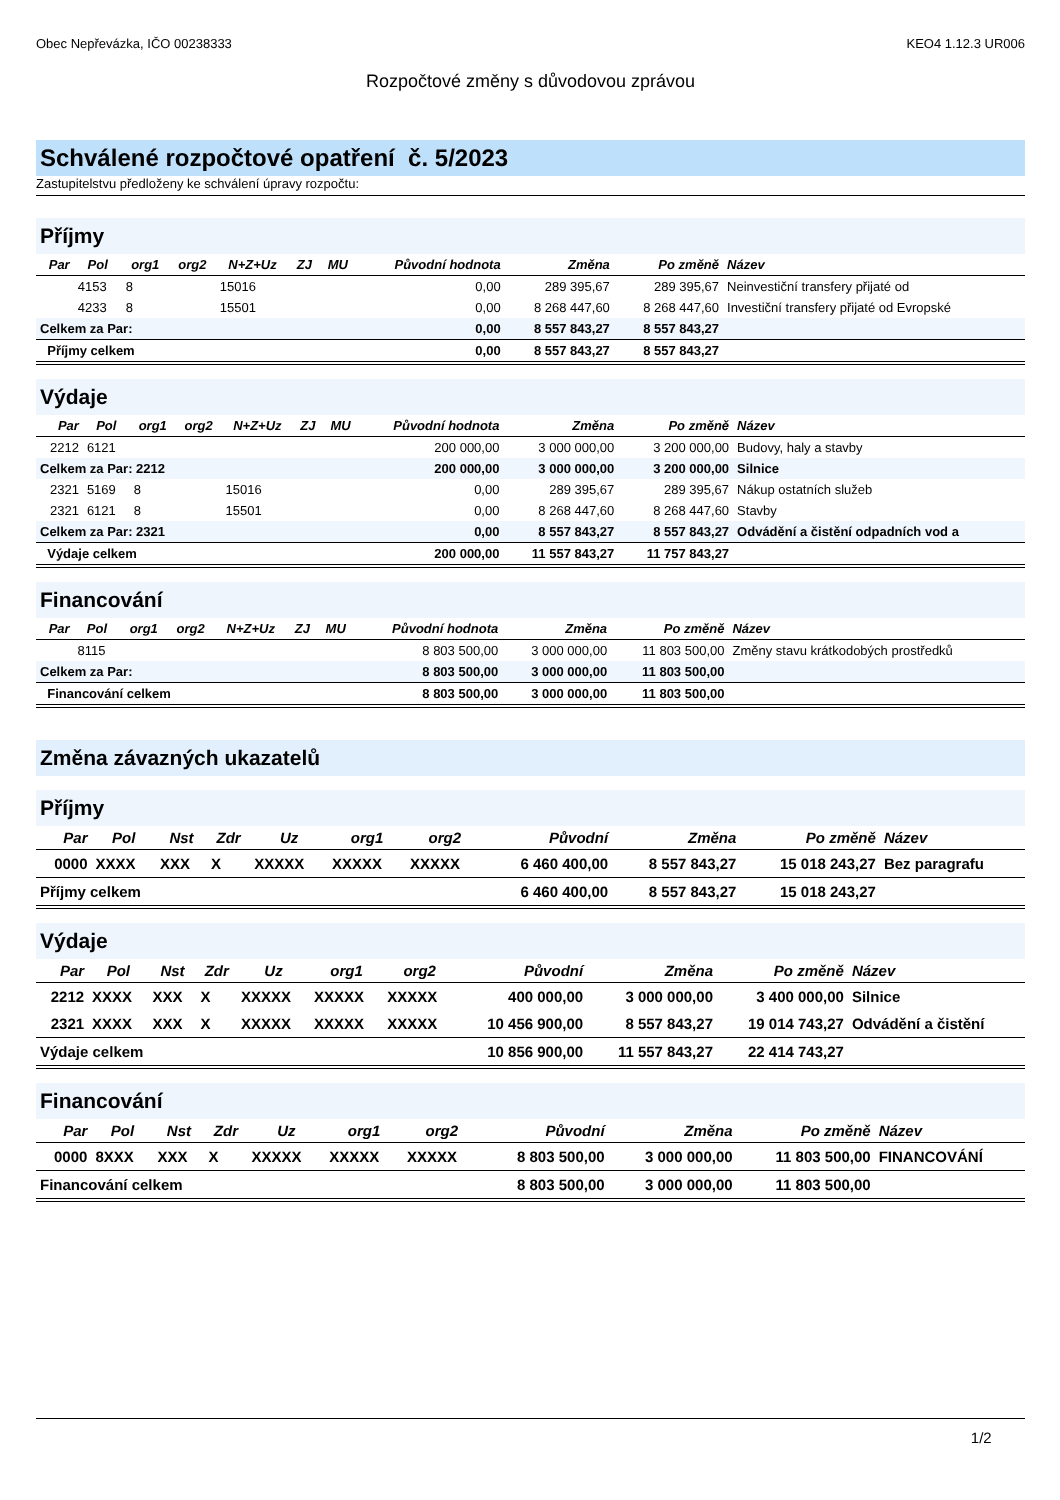Obec Nepřevázka, IČO 00238333 KEO4 1.12.3 UR006
Rozpočtové změny s důvodovou zprávou
Schválené rozpočtové opatření č. 5/2023
Zastupitelstvu předloženy ke schválení úpravy rozpočtu:
Příjmy
| Par | Pol | org1 | org2 | N+Z+Uz | ZJ | MU | Původní hodnota | Změna | Po změně | Název |
| --- | --- | --- | --- | --- | --- | --- | --- | --- | --- | --- |
| | 4153 | 8 | | 15016 | | | 0,00 | 289 395,67 | 289 395,67 | Neinvestiční transfery přijaté od |
| | 4233 | 8 | | 15501 | | | 0,00 | 8 268 447,60 | 8 268 447,60 | Investiční transfery přijaté od Evropské |
| Celkem za Par: | | | | | | | 0,00 | 8 557 843,27 | 8 557 843,27 | |
| Příjmy celkem | | | | | | | 0,00 | 8 557 843,27 | 8 557 843,27 | |
Výdaje
| Par | Pol | org1 | org2 | N+Z+Uz | ZJ | MU | Původní hodnota | Změna | Po změně | Název |
| --- | --- | --- | --- | --- | --- | --- | --- | --- | --- | --- |
| 2212 | 6121 | | | | | | 200 000,00 | 3 000 000,00 | 3 200 000,00 | Budovy, haly a stavby |
| Celkem za Par: 2212 | | | | | | | 200 000,00 | 3 000 000,00 | 3 200 000,00 | Silnice |
| 2321 | 5169 | 8 | | 15016 | | | 0,00 | 289 395,67 | 289 395,67 | Nákup ostatních služeb |
| 2321 | 6121 | 8 | | 15501 | | | 0,00 | 8 268 447,60 | 8 268 447,60 | Stavby |
| Celkem za Par: 2321 | | | | | | | 0,00 | 8 557 843,27 | 8 557 843,27 | Odvádění a čistění odpadních vod a |
| Výdaje celkem | | | | | | | 200 000,00 | 11 557 843,27 | 11 757 843,27 | |
Financování
| Par | Pol | org1 | org2 | N+Z+Uz | ZJ | MU | Původní hodnota | Změna | Po změně | Název |
| --- | --- | --- | --- | --- | --- | --- | --- | --- | --- | --- |
| | 8115 | | | | | | 8 803 500,00 | 3 000 000,00 | 11 803 500,00 | Změny stavu krátkodobých prostředků |
| Celkem za Par: | | | | | | | 8 803 500,00 | 3 000 000,00 | 11 803 500,00 | |
| Financování celkem | | | | | | | 8 803 500,00 | 3 000 000,00 | 11 803 500,00 | |
Změna závazných ukazatelů
Příjmy
| Par | Pol | Nst | Zdr | Uz | org1 | org2 | Původní | Změna | Po změně | Název |
| --- | --- | --- | --- | --- | --- | --- | --- | --- | --- | --- |
| 0000 | XXXX | XXX | X | XXXXX | XXXXX | XXXXX | 6 460 400,00 | 8 557 843,27 | 15 018 243,27 | Bez paragrafu |
| Příjmy celkem | | | | | | | 6 460 400,00 | 8 557 843,27 | 15 018 243,27 | |
Výdaje
| Par | Pol | Nst | Zdr | Uz | org1 | org2 | Původní | Změna | Po změně | Název |
| --- | --- | --- | --- | --- | --- | --- | --- | --- | --- | --- |
| 2212 | XXXX | XXX | X | XXXXX | XXXXX | XXXXX | 400 000,00 | 3 000 000,00 | 3 400 000,00 | Silnice |
| 2321 | XXXX | XXX | X | XXXXX | XXXXX | XXXXX | 10 456 900,00 | 8 557 843,27 | 19 014 743,27 | Odvádění a čistění |
| Výdaje celkem | | | | | | | 10 856 900,00 | 11 557 843,27 | 22 414 743,27 | |
Financování
| Par | Pol | Nst | Zdr | Uz | org1 | org2 | Původní | Změna | Po změně | Název |
| --- | --- | --- | --- | --- | --- | --- | --- | --- | --- | --- |
| 0000 | 8XXX | XXX | X | XXXXX | XXXXX | XXXXX | 8 803 500,00 | 3 000 000,00 | 11 803 500,00 | FINANCOVÁNÍ |
| Financování celkem | | | | | | | 8 803 500,00 | 3 000 000,00 | 11 803 500,00 | |
1/2